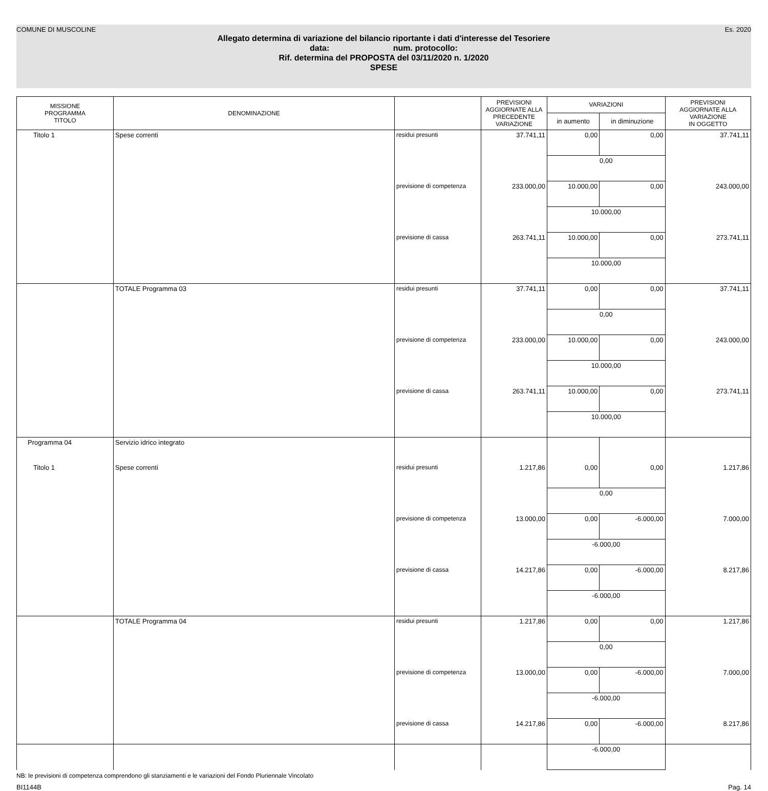COMUNE DI MUSCOLINE Es. 2020
Allegato determina di variazione del bilancio riportante i dati d'interesse del Tesoriere
data: num. protocollo:
Rif. determina del PROPOSTA del 03/11/2020 n. 1/2020
SPESE
| MISSIONE PROGRAMMA TITOLO | DENOMINAZIONE | | PREVISIONI AGGIORNATE ALLA PRECEDENTE VARIAZIONE | VARIAZIONI | | PREVISIONI AGGIORNATE ALLA VARIAZIONE IN OGGETTO |
| --- | --- | --- | --- | --- | --- | --- |
| | | | | in aumento | in diminuzione | |
| Titolo 1 | Spese correnti | residui presunti | 37.741,11 | 0,00 | 0,00 | 37.741,11 |
| | | | | 0,00 | | |
| | | previsione di competenza | 233.000,00 | 10.000,00 | 0,00 | 243.000,00 |
| | | | | 10.000,00 | | |
| | | previsione di cassa | 263.741,11 | 10.000,00 | 0,00 | 273.741,11 |
| | | | | 10.000,00 | | |
| | TOTALE Programma 03 | residui presunti | 37.741,11 | 0,00 | 0,00 | 37.741,11 |
| | | | | 0,00 | | |
| | | previsione di competenza | 233.000,00 | 10.000,00 | 0,00 | 243.000,00 |
| | | | | 10.000,00 | | |
| | | previsione di cassa | 263.741,11 | 10.000,00 | 0,00 | 273.741,11 |
| | | | | 10.000,00 | | |
| Programma 04 | Servizio idrico integrato | | | | | |
| Titolo 1 | Spese correnti | residui presunti | 1.217,86 | 0,00 | 0,00 | 1.217,86 |
| | | | | 0,00 | | |
| | | previsione di competenza | 13.000,00 | 0,00 | -6.000,00 | 7.000,00 |
| | | | | -6.000,00 | | |
| | | previsione di cassa | 14.217,86 | 0,00 | -6.000,00 | 8.217,86 |
| | | | | -6.000,00 | | |
| | TOTALE Programma 04 | residui presunti | 1.217,86 | 0,00 | 0,00 | 1.217,86 |
| | | | | 0,00 | | |
| | | previsione di competenza | 13.000,00 | 0,00 | -6.000,00 | 7.000,00 |
| | | | | -6.000,00 | | |
| | | previsione di cassa | 14.217,86 | 0,00 | -6.000,00 | 8.217,86 |
| | | | | -6.000,00 | | |
NB: le previsioni di competenza comprendono gli stanziamenti e le variazioni del Fondo Pluriennale Vincolato
BI1144B Pag. 14